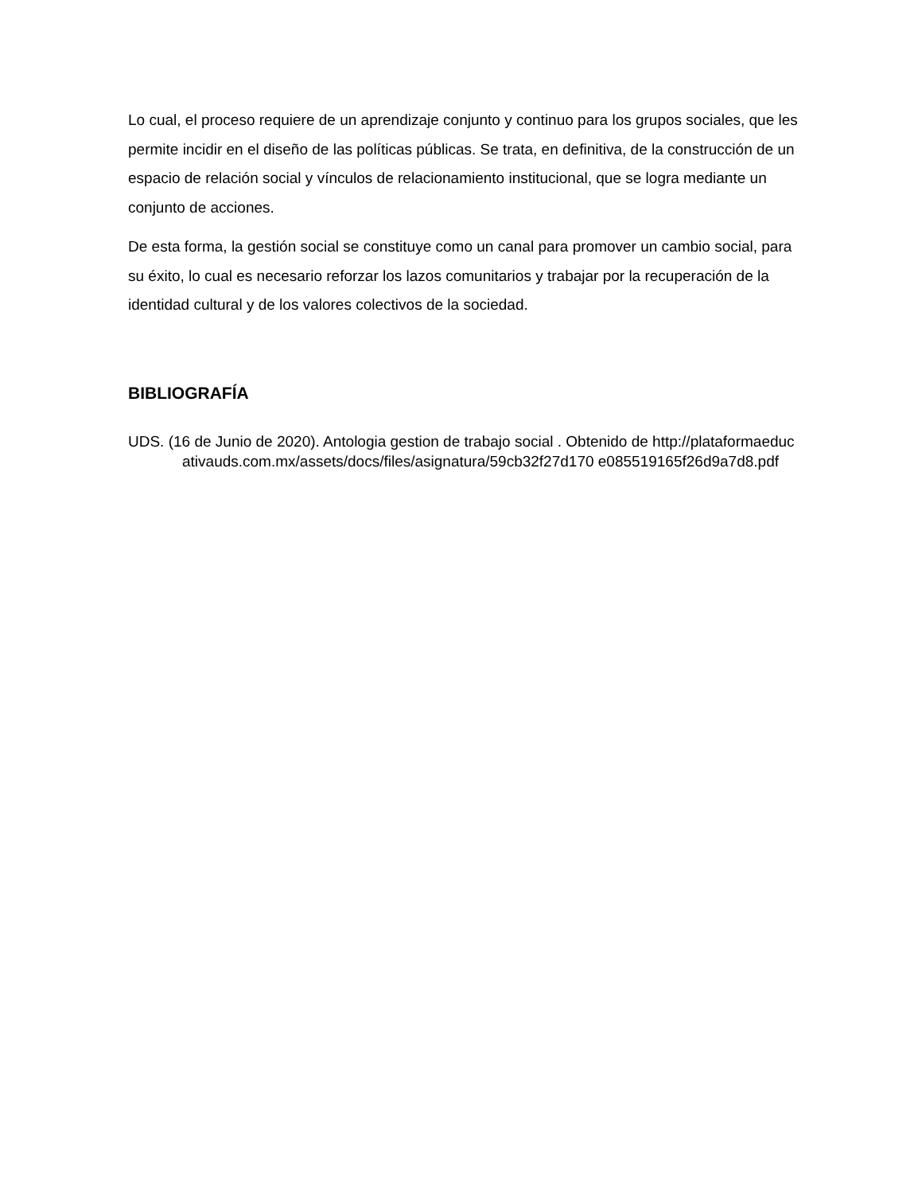Lo cual, el proceso requiere de un aprendizaje conjunto y continuo para los grupos sociales, que les permite incidir en el diseño de las políticas públicas. Se trata, en definitiva, de la construcción de un espacio de relación social y vínculos de relacionamiento institucional, que se logra mediante un conjunto de acciones.
De esta forma, la gestión social se constituye como un canal para promover un cambio social, para su éxito, lo cual es necesario reforzar los lazos comunitarios y trabajar por la recuperación de la identidad cultural y de los valores colectivos de la sociedad.
BIBLIOGRAFÍA
UDS. (16 de Junio de 2020). Antologia gestion de trabajo social . Obtenido de http://plataformaeducativauds.com.mx/assets/docs/files/asignatura/59cb32f27d170 e085519165f26d9a7d8.pdf